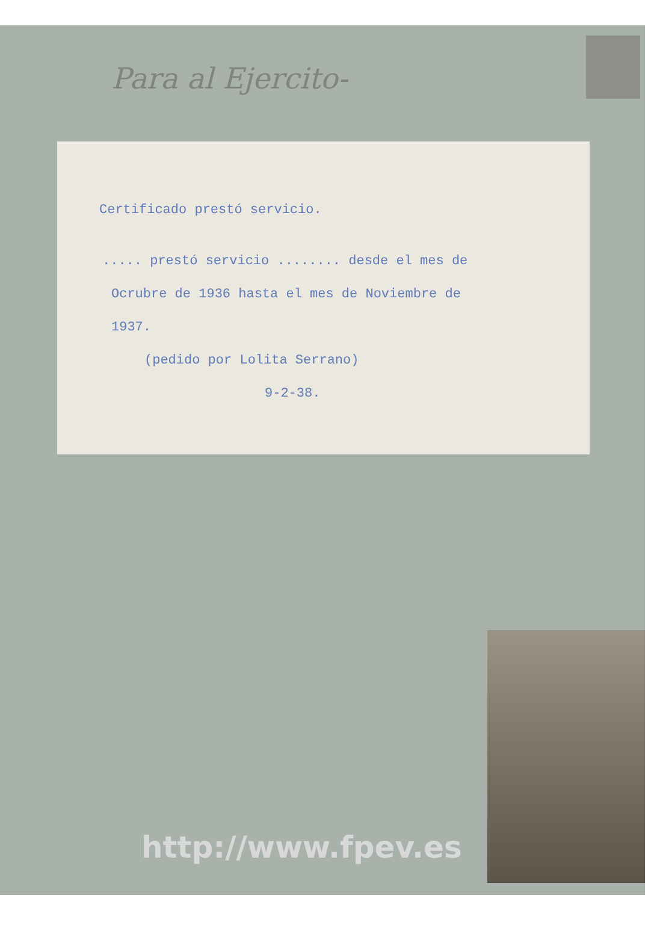Para al Ejercito-
Certificado prestó servicio.
..... prestó servicio ........ desde el mes de
Ocrubre de 1936 hasta el mes de Noviembre de
1937.
(pedido por Lolita Serrano)
9-2-38.
http://www.fpev.es